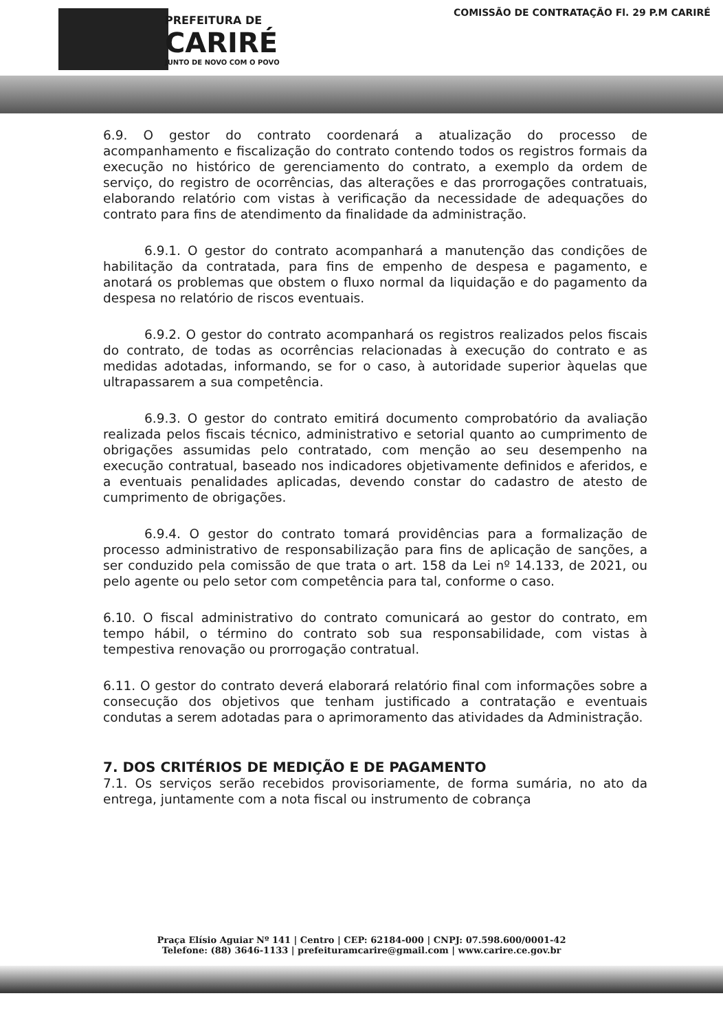PREFEITURA DE
CARIRÉ
JUNTO DE NOVO COM O POVO
COMISSÃO DE CONTRATAÇÃO Fl. 29 P.M CARIRÉ
6.9. O gestor do contrato coordenará a atualização do processo de acompanhamento e fiscalização do contrato contendo todos os registros formais da execução no histórico de gerenciamento do contrato, a exemplo da ordem de serviço, do registro de ocorrências, das alterações e das prorrogações contratuais, elaborando relatório com vistas à verificação da necessidade de adequações do contrato para fins de atendimento da finalidade da administração.
6.9.1. O gestor do contrato acompanhará a manutenção das condições de habilitação da contratada, para fins de empenho de despesa e pagamento, e anotará os problemas que obstem o fluxo normal da liquidação e do pagamento da despesa no relatório de riscos eventuais.
6.9.2. O gestor do contrato acompanhará os registros realizados pelos fiscais do contrato, de todas as ocorrências relacionadas à execução do contrato e as medidas adotadas, informando, se for o caso, à autoridade superior àquelas que ultrapassarem a sua competência.
6.9.3. O gestor do contrato emitirá documento comprobatório da avaliação realizada pelos fiscais técnico, administrativo e setorial quanto ao cumprimento de obrigações assumidas pelo contratado, com menção ao seu desempenho na execução contratual, baseado nos indicadores objetivamente definidos e aferidos, e a eventuais penalidades aplicadas, devendo constar do cadastro de atesto de cumprimento de obrigações.
6.9.4. O gestor do contrato tomará providências para a formalização de processo administrativo de responsabilização para fins de aplicação de sanções, a ser conduzido pela comissão de que trata o art. 158 da Lei nº 14.133, de 2021, ou pelo agente ou pelo setor com competência para tal, conforme o caso.
6.10. O fiscal administrativo do contrato comunicará ao gestor do contrato, em tempo hábil, o término do contrato sob sua responsabilidade, com vistas à tempestiva renovação ou prorrogação contratual.
6.11. O gestor do contrato deverá elaborará relatório final com informações sobre a consecução dos objetivos que tenham justificado a contratação e eventuais condutas a serem adotadas para o aprimoramento das atividades da Administração.
7. DOS CRITÉRIOS DE MEDIÇÃO E DE PAGAMENTO
7.1. Os serviços serão recebidos provisoriamente, de forma sumária, no ato da entrega, juntamente com a nota fiscal ou instrumento de cobrança
Praça Elísio Aguiar Nº 141 | Centro | CEP: 62184-000 | CNPJ: 07.598.600/0001-42
Telefone: (88) 3646-1133 | prefeituramcarire@gmail.com | www.carire.ce.gov.br